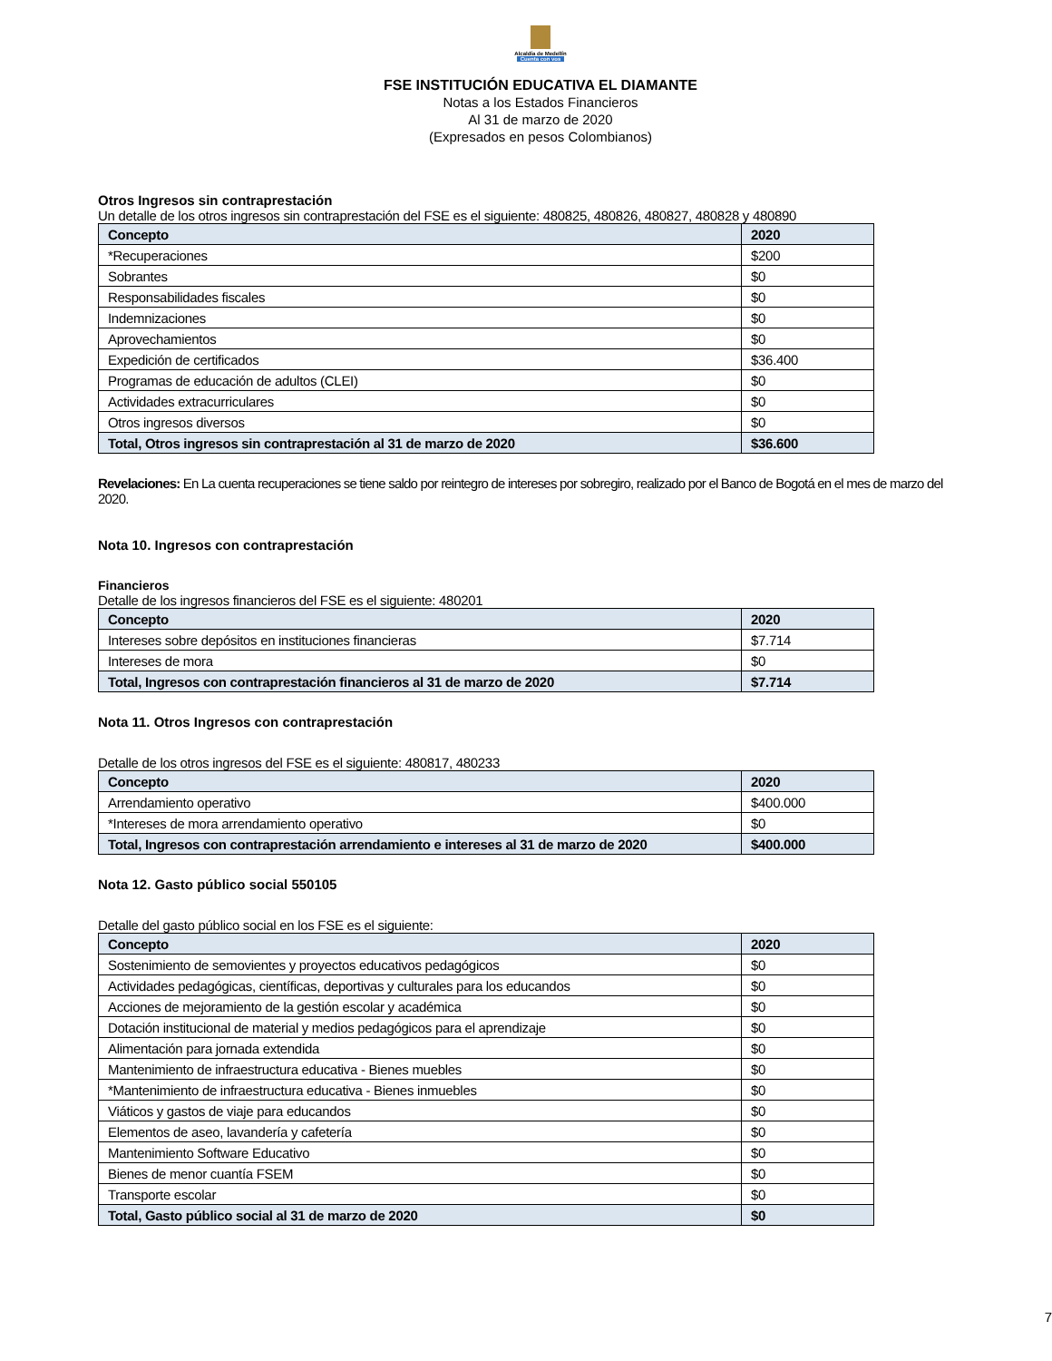Alcaldía de Medellín
Cuenta con vos
FSE INSTITUCIÓN EDUCATIVA EL DIAMANTE
Notas a los Estados Financieros
Al 31 de marzo de 2020
(Expresados en pesos Colombianos)
Otros Ingresos sin contraprestación
Un detalle de los otros ingresos sin contraprestación del FSE es el siguiente: 480825, 480826, 480827, 480828 y 480890
| Concepto | 2020 |
| *Recuperaciones | $200 |
| Sobrantes | $0 |
| Responsabilidades fiscales | $0 |
| Indemnizaciones | $0 |
| Aprovechamientos | $0 |
| Expedición de certificados | $36.400 |
| Programas de educación de adultos (CLEI) | $0 |
| Actividades extracurriculares | $0 |
| Otros ingresos diversos | $0 |
| Total, Otros ingresos sin contraprestación al 31 de marzo de 2020 | $36.600 |
Revelaciones: En La cuenta recuperaciones se tiene saldo por reintegro de intereses por sobregiro, realizado por el Banco de Bogotá en el mes de marzo del 2020.
Nota 10. Ingresos con contraprestación
Financieros
Detalle de los ingresos financieros del FSE es el siguiente: 480201
| Concepto | 2020 |
| Intereses sobre depósitos en instituciones financieras | $7.714 |
| Intereses de mora | $0 |
| Total, Ingresos con contraprestación financieros al 31 de marzo de 2020 | $7.714 |
Nota 11. Otros Ingresos con contraprestación
Detalle de los otros ingresos del FSE es el siguiente: 480817, 480233
| Concepto | 2020 |
| Arrendamiento operativo | $400.000 |
| *Intereses de mora arrendamiento operativo | $0 |
| Total, Ingresos con contraprestación arrendamiento e intereses al 31 de marzo de 2020 | $400.000 |
Nota 12. Gasto público social 550105
Detalle del gasto público social en los FSE es el siguiente:
| Concepto | 2020 |
| Sostenimiento de semovientes y proyectos educativos pedagógicos | $0 |
| Actividades pedagógicas, científicas, deportivas y culturales para los educandos | $0 |
| Acciones de mejoramiento de la gestión escolar y académica | $0 |
| Dotación institucional de material y medios pedagógicos para el aprendizaje | $0 |
| Alimentación para jornada extendida | $0 |
| Mantenimiento de infraestructura educativa - Bienes muebles | $0 |
| *Mantenimiento de infraestructura educativa - Bienes inmuebles | $0 |
| Viáticos y gastos de viaje para educandos | $0 |
| Elementos de aseo, lavandería y cafetería | $0 |
| Mantenimiento Software Educativo | $0 |
| Bienes de menor cuantía FSEM | $0 |
| Transporte escolar | $0 |
| Total, Gasto público social al 31 de marzo de 2020 | $0 |
7